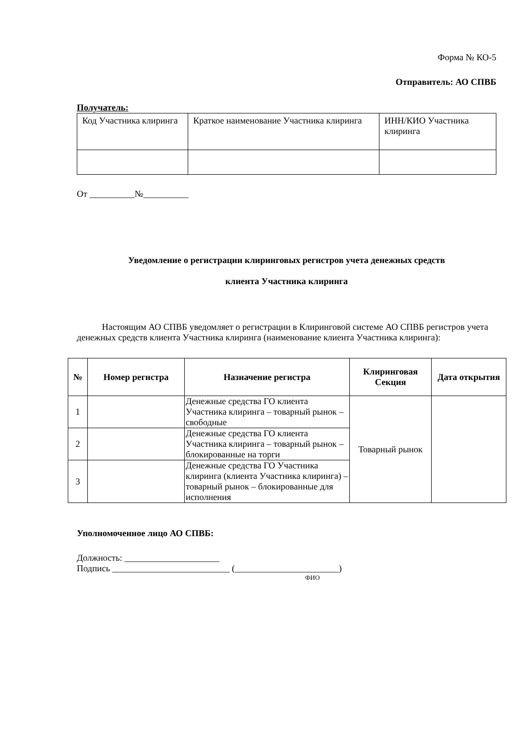Форма № КО-5
Отправитель: АО СПВБ
Получатель:
| Код Участника клиринга | Краткое наименование Участника клиринга | ИНН/КИО Участника клиринга |
От __________№__________
Уведомление о регистрации клиринговых регистров учета денежных средств
клиента Участника клиринга
Настоящим АО СПВБ уведомляет о регистрации в Клиринговой системе АО СПВБ регистров учета денежных средств клиента Участника клиринга (наименование клиента Участника клиринга):
| № | Номер регистра | Назначение регистра | Клиринговая Секция | Дата открытия |
| --- | --- | --- | --- | --- |
| 1 | | Денежные средства ГО клиента Участника клиринга – товарный рынок – свободные | Товарный рынок | |
| 2 | | Денежные средства ГО клиента Участника клиринга – товарный рынок – блокированные на торги | | |
| 3 | | Денежные средства ГО Участника клиринга (клиента Участника клиринга) – товарный рынок – блокированные для исполнения | | |
Уполномоченное лицо АО СПВБ:
Должность: _____________________
Подпись __________________________ (_______________________)
ФИО